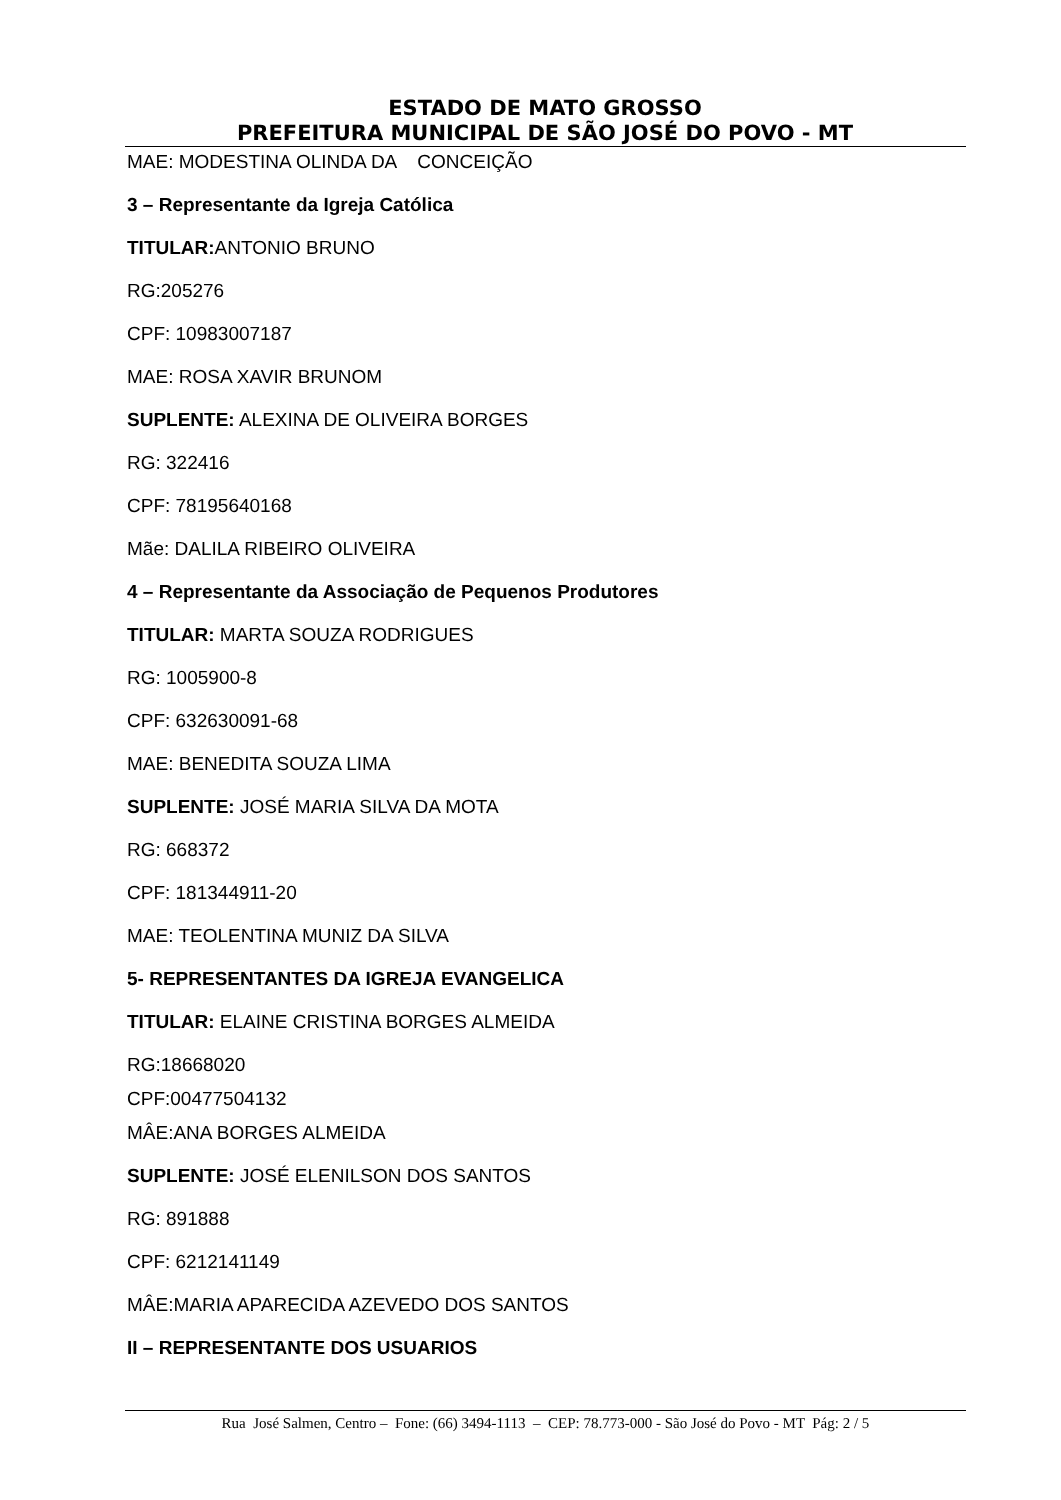ESTADO DE MATO GROSSO
PREFEITURA MUNICIPAL DE SÃO JOSÉ DO POVO - MT
MAE: MODESTINA OLINDA DA CONCEIÇÃO
3 – Representante da Igreja Católica
TITULAR: ANTONIO BRUNO
RG:205276
CPF: 10983007187
MAE: ROSA XAVIR BRUNOM
SUPLENTE: ALEXINA DE OLIVEIRA BORGES
RG: 322416
CPF: 78195640168
Mãe: DALILA RIBEIRO OLIVEIRA
4 – Representante da Associação de Pequenos Produtores
TITULAR: MARTA SOUZA RODRIGUES
RG: 1005900-8
CPF: 632630091-68
MAE: BENEDITA SOUZA LIMA
SUPLENTE: JOSÉ MARIA SILVA DA MOTA
RG: 668372
CPF: 181344911-20
MAE: TEOLENTINA MUNIZ DA SILVA
5- REPRESENTANTES DA IGREJA EVANGELICA
TITULAR: ELAINE CRISTINA BORGES ALMEIDA
RG:18668020
CPF:00477504132
MÂE:ANA BORGES ALMEIDA
SUPLENTE: JOSÉ ELENILSON DOS SANTOS
RG: 891888
CPF: 6212141149
MÂE:MARIA APARECIDA AZEVEDO DOS SANTOS
II – REPRESENTANTE DOS USUARIOS
Rua José Salmen, Centro – Fone: (66) 3494-1113 – CEP: 78.773-000 - São José do Povo - MT Pág: 2 / 5